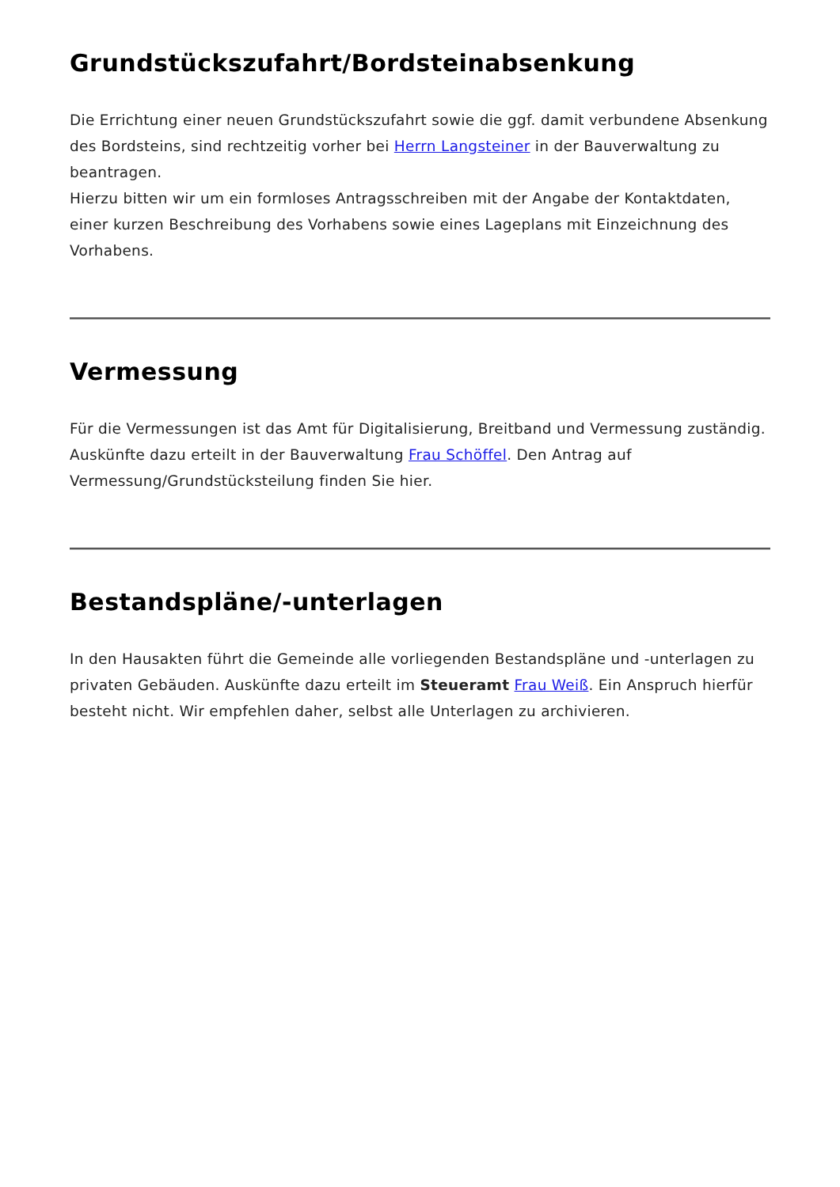Grundstückszufahrt/Bordsteinabsenkung
Die Errichtung einer neuen Grundstückszufahrt sowie die ggf. damit verbundene Absenkung des Bordsteins, sind rechtzeitig vorher bei Herrn Langsteiner in der Bauverwaltung zu beantragen.
Hierzu bitten wir um ein formloses Antragsschreiben mit der Angabe der Kontaktdaten, einer kurzen Beschreibung des Vorhabens sowie eines Lageplans mit Einzeichnung des Vorhabens.
Vermessung
Für die Vermessungen ist das Amt für Digitalisierung, Breitband und Vermessung zuständig. Auskünfte dazu erteilt in der Bauverwaltung Frau Schöffel. Den Antrag auf Vermessung/Grundstücksteilung finden Sie hier.
Bestandspläne/-unterlagen
In den Hausakten führt die Gemeinde alle vorliegenden Bestandspläne und -unterlagen zu privaten Gebäuden. Auskünfte dazu erteilt im Steueramt Frau Weiß. Ein Anspruch hierfür besteht nicht. Wir empfehlen daher, selbst alle Unterlagen zu archivieren.